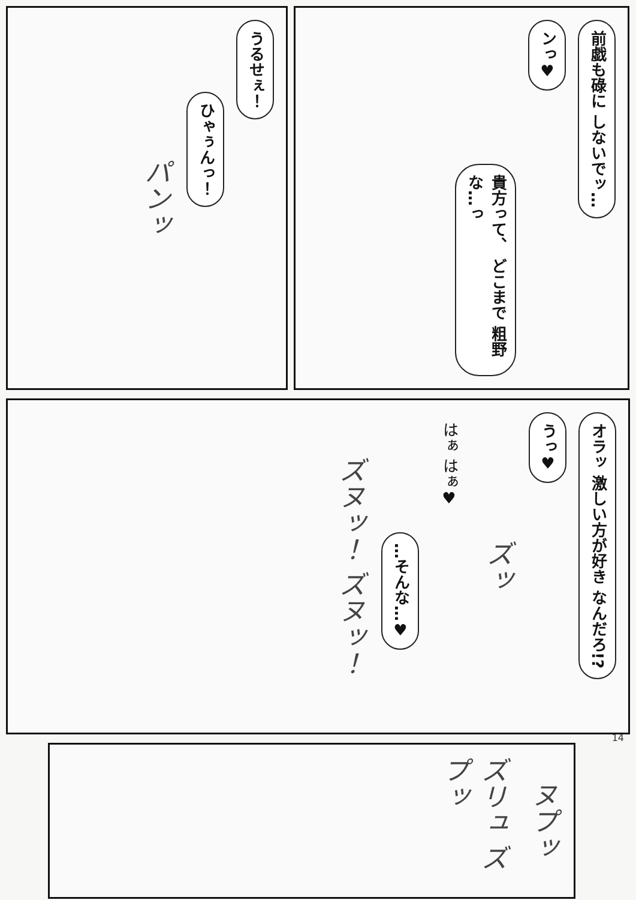うるせぇ！
ひゃぅんっ！
パンッ
前戯も碌に しないでッ…
ンっ♥
貴方って、 どこまで 粗野な…っ
オラッ 激しい方が好き なんだろ!?
うっ♥
ズッ
はぁ はぁ♥
…そんな…♥
ズヌッ！ ズヌッ！
ヌプッ
ズリュ ズプッ
14